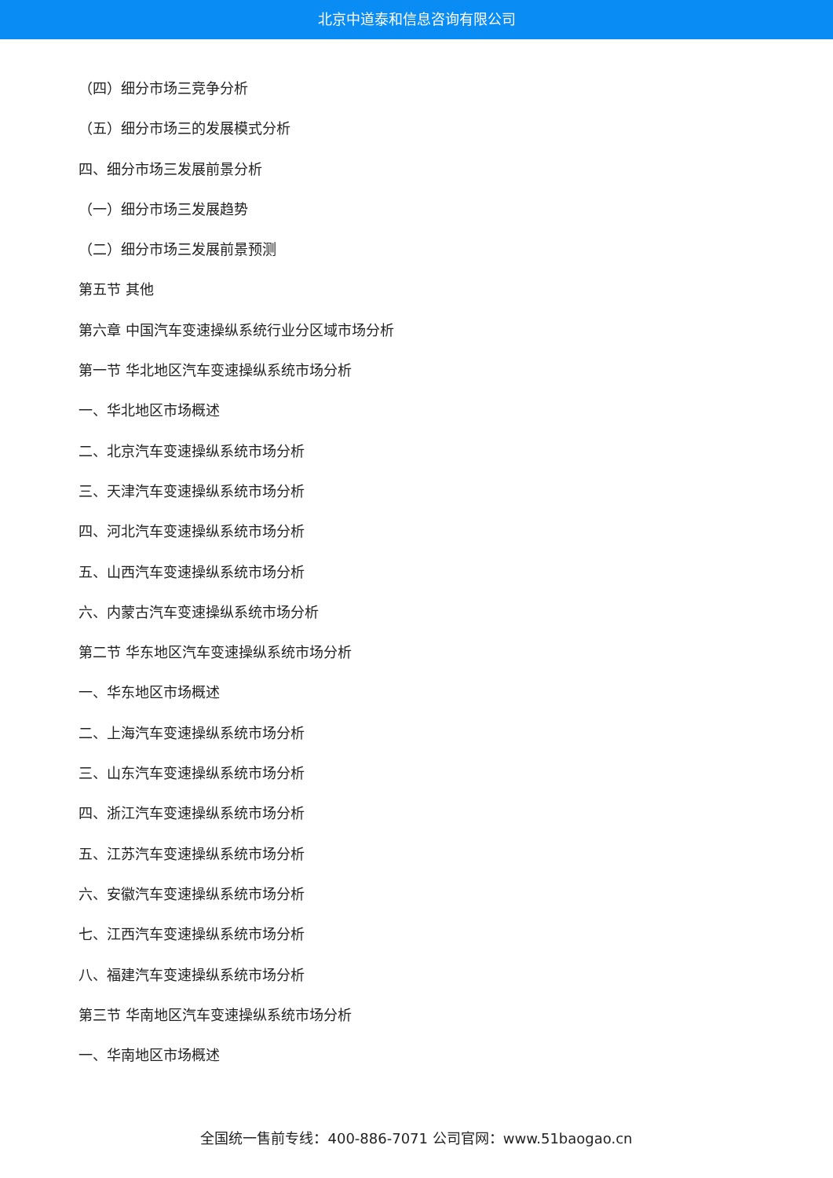北京中道泰和信息咨询有限公司
（四）细分市场三竞争分析
（五）细分市场三的发展模式分析
四、细分市场三发展前景分析
（一）细分市场三发展趋势
（二）细分市场三发展前景预测
第五节 其他
第六章 中国汽车变速操纵系统行业分区域市场分析
第一节 华北地区汽车变速操纵系统市场分析
一、华北地区市场概述
二、北京汽车变速操纵系统市场分析
三、天津汽车变速操纵系统市场分析
四、河北汽车变速操纵系统市场分析
五、山西汽车变速操纵系统市场分析
六、内蒙古汽车变速操纵系统市场分析
第二节 华东地区汽车变速操纵系统市场分析
一、华东地区市场概述
二、上海汽车变速操纵系统市场分析
三、山东汽车变速操纵系统市场分析
四、浙江汽车变速操纵系统市场分析
五、江苏汽车变速操纵系统市场分析
六、安徽汽车变速操纵系统市场分析
七、江西汽车变速操纵系统市场分析
八、福建汽车变速操纵系统市场分析
第三节 华南地区汽车变速操纵系统市场分析
一、华南地区市场概述
全国统一售前专线：400-886-7071 公司官网：www.51baogao.cn